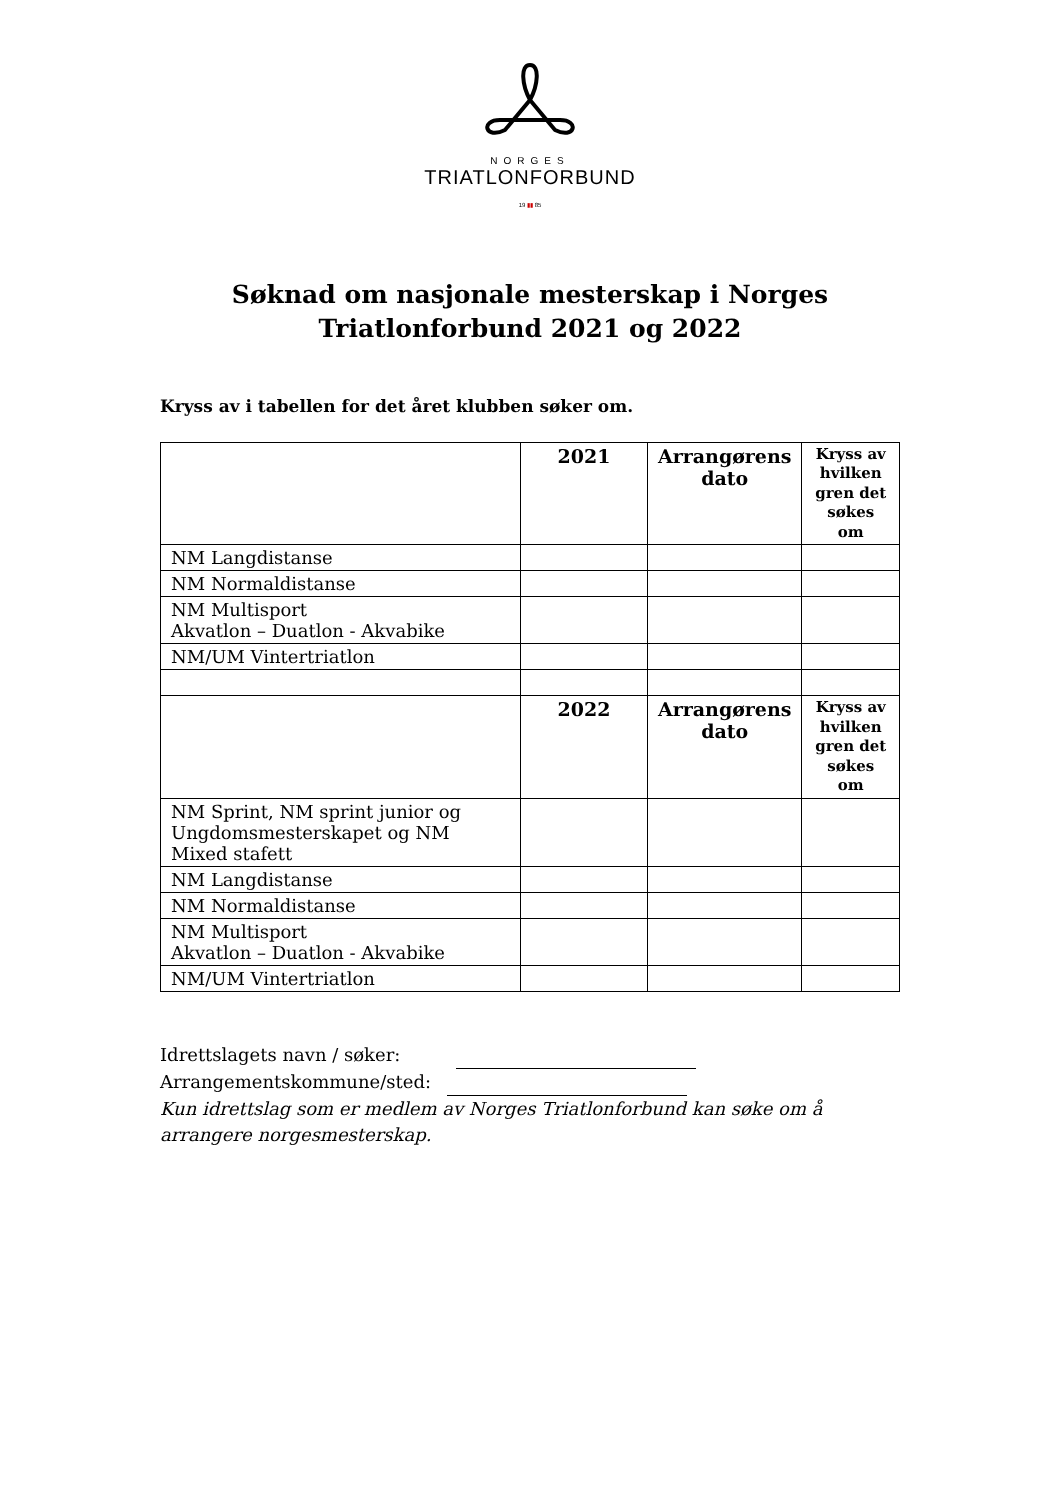NORGES
TRIATLONFORBUND
19 ▮▮ 85
Søknad om nasjonale mesterskap i Norges
Triatlonforbund 2021 og 2022
Kryss av i tabellen for det året klubben søker om.
| | 2021 | Arrangørens dato | Kryss av hvilken gren det søkes om |
| --- | --- | --- | --- |
| NM Langdistanse | | | |
| NM Normaldistanse | | | |
| NM Multisport Akvatlon – Duatlon - Akvabike | | | |
| NM/UM Vintertriatlon | | | |
| | 2022 | Arrangørens dato | Kryss av hvilken gren det søkes om |
| NM Sprint, NM sprint junior og Ungdomsmesterskapet og NM Mixed stafett | | | |
| NM Langdistanse | | | |
| NM Normaldistanse | | | |
| NM Multisport Akvatlon – Duatlon - Akvabike | | | |
| NM/UM Vintertriatlon | | | |
Idrettslagets navn / søker:
Arrangementskommune/sted:
Kun idrettslag som er medlem av Norges Triatlonforbund kan søke om å arrangere norgesmesterskap.